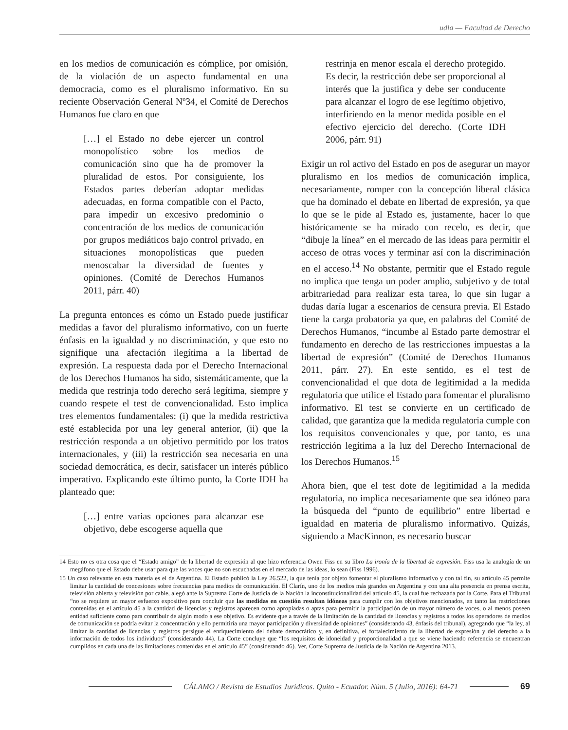udla — Facultad de Derecho
en los medios de comunicación es cómplice, por omisión, de la violación de un aspecto fundamental en una democracia, como es el pluralismo informativo. En su reciente Observación General Nº34, el Comité de Derechos Humanos fue claro en que
[…] el Estado no debe ejercer un control monopolístico sobre los medios de comunicación sino que ha de promover la pluralidad de estos. Por consiguiente, los Estados partes deberían adoptar medidas adecuadas, en forma compatible con el Pacto, para impedir un excesivo predominio o concentración de los medios de comunicación por grupos mediáticos bajo control privado, en situaciones monopolísticas que pueden menoscabar la diversidad de fuentes y opiniones. (Comité de Derechos Humanos 2011, párr. 40)
La pregunta entonces es cómo un Estado puede justificar medidas a favor del pluralismo informativo, con un fuerte énfasis en la igualdad y no discriminación, y que esto no signifique una afectación ilegítima a la libertad de expresión. La respuesta dada por el Derecho Internacional de los Derechos Humanos ha sido, sistemáticamente, que la medida que restrinja todo derecho será legítima, siempre y cuando respete el test de convencionalidad. Esto implica tres elementos fundamentales: (i) que la medida restrictiva esté establecida por una ley general anterior, (ii) que la restricción responda a un objetivo permitido por los tratos internacionales, y (iii) la restricción sea necesaria en una sociedad democrática, es decir, satisfacer un interés público imperativo. Explicando este último punto, la Corte IDH ha planteado que:
[…] entre varias opciones para alcanzar ese objetivo, debe escogerse aquella que
restrinja en menor escala el derecho protegido. Es decir, la restricción debe ser proporcional al interés que la justifica y debe ser conducente para alcanzar el logro de ese legítimo objetivo, interfiriendo en la menor medida posible en el efectivo ejercicio del derecho. (Corte IDH 2006, párr. 91)
Exigir un rol activo del Estado en pos de asegurar un mayor pluralismo en los medios de comunicación implica, necesariamente, romper con la concepción liberal clásica que ha dominado el debate en libertad de expresión, ya que lo que se le pide al Estado es, justamente, hacer lo que históricamente se ha mirado con recelo, es decir, que “dibuje la línea” en el mercado de las ideas para permitir el acceso de otras voces y terminar así con la discriminación en el acceso.<sup>14</sup> No obstante, permitir que el Estado regule no implica que tenga un poder amplio, subjetivo y de total arbitrariedad para realizar esta tarea, lo que sin lugar a dudas daría lugar a escenarios de censura previa. El Estado tiene la carga probatoria ya que, en palabras del Comité de Derechos Humanos, “incumbe al Estado parte demostrar el fundamento en derecho de las restricciones impuestas a la libertad de expresión” (Comité de Derechos Humanos 2011, párr. 27). En este sentido, es el test de convencionalidad el que dota de legitimidad a la medida regulatoria que utilice el Estado para fomentar el pluralismo informativo. El test se convierte en un certificado de calidad, que garantiza que la medida regulatoria cumple con los requisitos convencionales y que, por tanto, es una restricción legítima a la luz del Derecho Internacional de los Derechos Humanos.<sup>15</sup>
Ahora bien, que el test dote de legitimidad a la medida regulatoria, no implica necesariamente que sea idóneo para la búsqueda del “punto de equilibrio” entre libertad e igualdad en materia de pluralismo informativo. Quizás, siguiendo a MacKinnon, es necesario buscar
14 Esto no es otra cosa que el “Estado amigo” de la libertad de expresión al que hizo referencia Owen Fiss en su libro La ironía de la libertad de expresión. Fiss usa la analogía de un megáfono que el Estado debe usar para que las voces que no son escuchadas en el mercado de las ideas, lo sean (Fiss 1996).
15 Un caso relevante en esta materia es el de Argentina. El Estado publicó la Ley 26.522, la que tenía por objeto fomentar el pluralismo informativo y con tal fin, su artículo 45 permite limitar la cantidad de concesiones sobre frecuencias para medios de comunicación. El Clarín, uno de los medios más grandes en Argentina y con una alta presencia en prensa escrita, televisión abierta y televisión por cable, alegó ante la Suprema Corte de Justicia de la Nación la inconstitucionalidad del artículo 45, la cual fue rechazada por la Corte. Para el Tribunal “no se requiere un mayor esfuerzo expositivo para concluir que las medidas en cuestión resultan idóneas para cumplir con los objetivos mencionados, en tanto las restricciones contenidas en el artículo 45 a la cantidad de licencias y registros aparecen como apropiadas o aptas para permitir la participación de un mayor número de voces, o al menos poseen entidad suficiente como para contribuir de algún modo a ese objetivo. Es evidente que a través de la limitación de la cantidad de licencias y registros a todos los operadores de medios de comunicación se podría evitar la concentración y ello permitiría una mayor participación y diversidad de opiniones” (considerando 43, énfasis del tribunal), agregando que “la ley, al limitar la cantidad de licencias y registros persigue el enriquecimiento del debate democrático y, en definitiva, el fortalecimiento de la libertad de expresión y del derecho a la información de todos los individuos” (considerando 44). La Corte concluye que “los requisitos de idoneidad y proporcionalidad a que se viene haciendo referencia se encuentran cumplidos en cada una de las limitaciones contenidas en el artículo 45” (considerando 46). Ver, Corte Suprema de Justicia de la Nación de Argentina 2013.
CÁLAMO / Revista de Estudios Jurídicos. Quito - Ecuador. Núm. 5 (Julio, 2016): 64-71 69